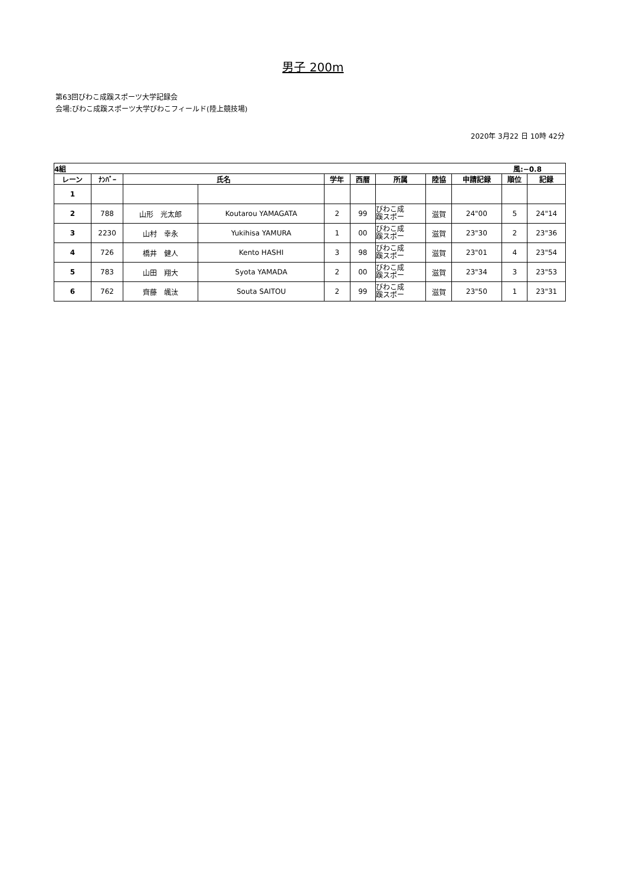男子 200m
第63回びわこ成蹊スポーツ大学記録会
会場:びわこ成蹊スポーツ大学びわこフィールド(陸上競技場)
2020年 3月22 日 10時 42分
| 4組 風:−0.8 | | | | | | | | | | |
| レーン | ﾅﾝﾊﾞｰ | 氏名 | | 学年 | 西暦 | 所属 | 陸協 | 申請記録 | 順位 | 記録 |
| 1 | | | | | | | | | | |
| 2 | 788 | 山形 光太郎 | Koutarou YAMAGATA | 2 | 99 | びわこ成 蹊スポー | 滋賀 | 24"00 | 5 | 24"14 |
| 3 | 2230 | 山村 幸永 | Yukihisa YAMURA | 1 | 00 | びわこ成 蹊スポー | 滋賀 | 23"30 | 2 | 23"36 |
| 4 | 726 | 橋井 健人 | Kento HASHI | 3 | 98 | びわこ成 蹊スポー | 滋賀 | 23"01 | 4 | 23"54 |
| 5 | 783 | 山田 翔大 | Syota YAMADA | 2 | 00 | びわこ成 蹊スポー | 滋賀 | 23"34 | 3 | 23"53 |
| 6 | 762 | 齊藤 颯汰 | Souta SAITOU | 2 | 99 | びわこ成 蹊スポー | 滋賀 | 23"50 | 1 | 23"31 |